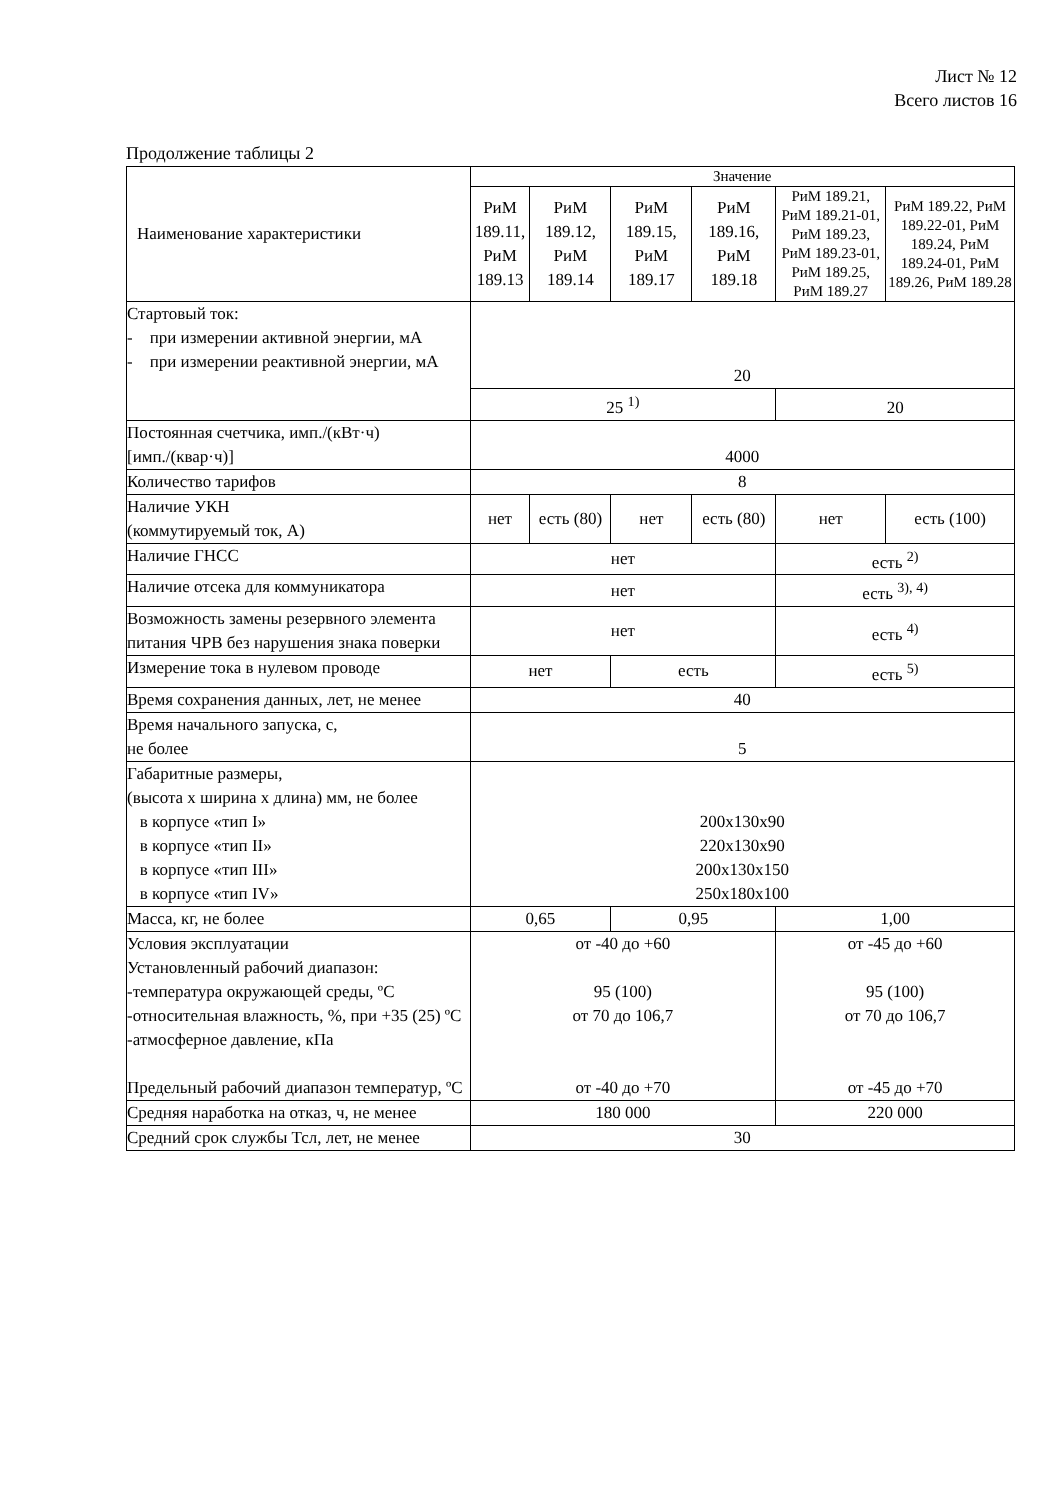Лист № 12
Всего листов 16
Продолжение таблицы 2
| Наименование характеристики | Значение | | | | | |
| --- | --- | --- | --- | --- | --- | --- |
| | РиМ 189.11, РиМ 189.13 | РиМ 189.12, РиМ 189.14 | РиМ 189.15, РиМ 189.17 | РиМ 189.16, РиМ 189.18 | РиМ 189.21, РиМ 189.21-01, РиМ 189.23, РиМ 189.23-01, РиМ 189.25, РиМ 189.27 | РиМ 189.22, РиМ 189.22-01, РиМ 189.24, РиМ 189.24-01, РиМ 189.26, РиМ 189.28 |
| Стартовый ток: - при измерении активной энергии, мА - при измерении реактивной энергии, мА | 20 | | | | | |
| | 25 <sup>1)</sup> | | | | 20 | |
| Постоянная счетчика, имп./(кВт·ч) [имп./(квар·ч)] | 4000 | | | | | |
| Количество тарифов | 8 | | | | | |
| Наличие УКН (коммутируемый ток, А) | нет | есть (80) | нет | есть (80) | нет | есть (100) |
| Наличие ГНСС | нет | | | | есть <sup>2)</sup> | |
| Наличие отсека для коммуникатора | нет | | | | есть <sup>3), 4)</sup> | |
| Возможность замены резервного элемента питания ЧРВ без нарушения знака поверки | нет | | | | есть <sup>4)</sup> | |
| Измерение тока в нулевом проводе | нет | | есть | | есть <sup>5)</sup> | |
| Время сохранения данных, лет, не менее | 40 | | | | | |
| Время начального запуска, с, не более | 5 | | | | | |
| Габаритные размеры, (высота x ширина x длина) мм, не более в корпусе «тип I» в корпусе «тип II» в корпусе «тип III» в корпусе «тип IV» | 200x130x90 220x130x90 200x130x150 250x180x100 | | | | | |
| Масса, кг, не более | 0,65 | | 0,95 | | 1,00 | |
| Условия эксплуатации Установленный рабочий диапазон: -температура окружающей среды, ºС -относительная влажность, %, при +35 (25) ºС -атмосферное давление, кПа Предельный рабочий диапазон температур, ºС | от -40 до +60 95 (100) от 70 до 106,7 от -40 до +70 | | | | от -45 до +60 95 (100) от 70 до 106,7 от -45 до +70 | |
| Средняя наработка на отказ, ч, не менее | 180 000 | | | | 220 000 | |
| Средний срок службы Тсл, лет, не менее | 30 | | | | | |